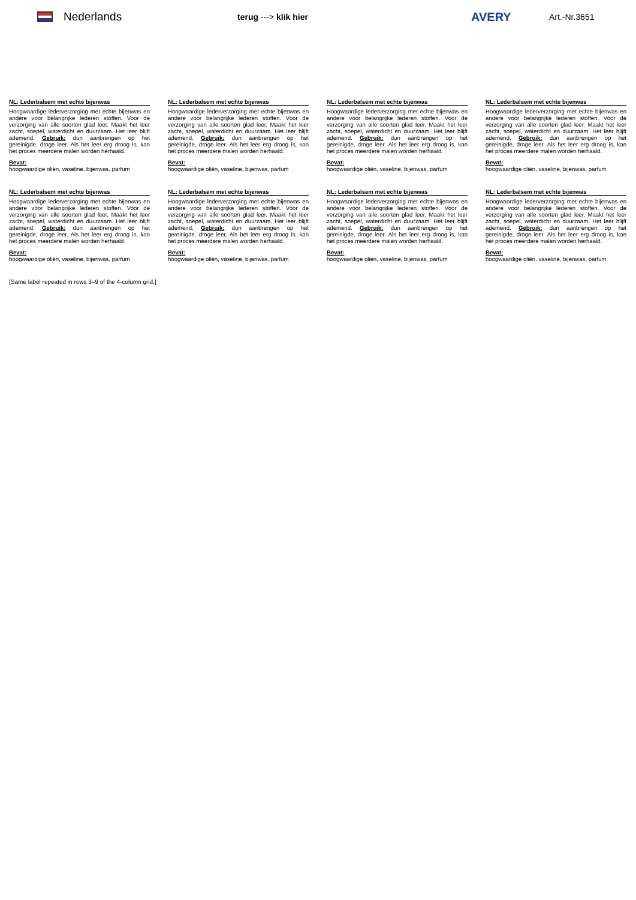Nederlands
terug ---> klik hier
AVERY
Art.-Nr.3651
NL: Lederbalsem met echte bijenwas
Hoogwaardige lederverzorging met echte bijenwas en andere voor belangrijke lederen stoffen. Voor de verzorging van alle soorten glad leer. Maakt het leer zacht, soepel, waterdicht en duurzaam. Het leer blijft ademend. Gebruik: dun aanbrengen op het gereinigde, droge leer. Als het leer erg droog is, kan het proces meerdere malen worden herhaald.
Bevat:
hoogwaardige oliën, vaseline, bijenwas, parfum
NL: Lederbalsem met echte bijenwas
Hoogwaardige lederverzorging met echte bijenwas en andere voor belangrijke lederen stoffen. Voor de verzorging van alle soorten glad leer. Maakt het leer zacht, soepel, waterdicht en duurzaam. Het leer blijft ademend. Gebruik: dun aanbrengen op het gereinigde, droge leer. Als het leer erg droog is, kan het proces meerdere malen worden herhaald.
Bevat:
hoogwaardige oliën, vaseline, bijenwas, parfum
NL: Lederbalsem met echte bijenwas
Hoogwaardige lederverzorging met echte bijenwas en andere voor belangrijke lederen stoffen. Voor de verzorging van alle soorten glad leer. Maakt het leer zacht, soepel, waterdicht en duurzaam. Het leer blijft ademend. Gebruik: dun aanbrengen op het gereinigde, droge leer. Als het leer erg droog is, kan het proces meerdere malen worden herhaald.
Bevat:
hoogwaardige oliën, vaseline, bijenwas, parfum
NL: Lederbalsem met echte bijenwas
Hoogwaardige lederverzorging met echte bijenwas en andere voor belangrijke lederen stoffen. Voor de verzorging van alle soorten glad leer. Maakt het leer zacht, soepel, waterdicht en duurzaam. Het leer blijft ademend. Gebruik: dun aanbrengen op het gereinigde, droge leer. Als het leer erg droog is, kan het proces meerdere malen worden herhaald.
Bevat:
hoogwaardige oliën, vaseline, bijenwas, parfum
NL: Lederbalsem met echte bijenwas
Hoogwaardige lederverzorging met echte bijenwas en andere voor belangrijke lederen stoffen. Voor de verzorging van alle soorten glad leer. Maakt het leer zacht, soepel, waterdicht en duurzaam. Het leer blijft ademend. Gebruik: dun aanbrengen op het gereinigde, droge leer. Als het leer erg droog is, kan het proces meerdere malen worden herhaald.
Bevat:
hoogwaardige oliën, vaseline, bijenwas, parfum
NL: Lederbalsem met echte bijenwas
Hoogwaardige lederverzorging met echte bijenwas en andere voor belangrijke lederen stoffen. Voor de verzorging van alle soorten glad leer. Maakt het leer zacht, soepel, waterdicht en duurzaam. Het leer blijft ademend. Gebruik: dun aanbrengen op het gereinigde, droge leer. Als het leer erg droog is, kan het proces meerdere malen worden herhaald.
Bevat:
hoogwaardige oliën, vaseline, bijenwas, parfum
NL: Lederbalsem met echte bijenwas
Hoogwaardige lederverzorging met echte bijenwas en andere voor belangrijke lederen stoffen. Voor de verzorging van alle soorten glad leer. Maakt het leer zacht, soepel, waterdicht en duurzaam. Het leer blijft ademend. Gebruik: dun aanbrengen op het gereinigde, droge leer. Als het leer erg droog is, kan het proces meerdere malen worden herhaald.
Bevat:
hoogwaardige oliën, vaseline, bijenwas, parfum
NL: Lederbalsem met echte bijenwas
Hoogwaardige lederverzorging met echte bijenwas en andere voor belangrijke lederen stoffen. Voor de verzorging van alle soorten glad leer. Maakt het leer zacht, soepel, waterdicht en duurzaam. Het leer blijft ademend. Gebruik: dun aanbrengen op het gereinigde, droge leer. Als het leer erg droog is, kan het proces meerdere malen worden herhaald.
Bevat:
hoogwaardige oliën, vaseline, bijenwas, parfum
[Same label repeated in rows 3–9 of the 4-column grid.]